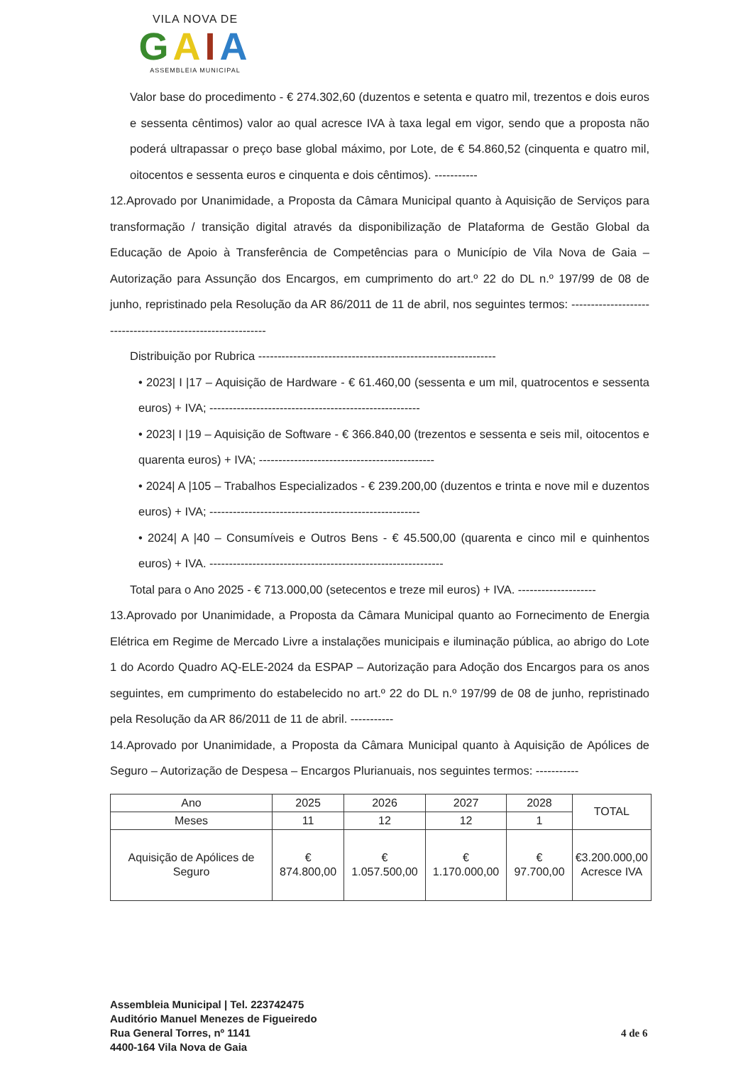VILA NOVA DE
GAIA
ASSEMBLEIA MUNICIPAL
Valor base do procedimento - € 274.302,60 (duzentos e setenta e quatro mil, trezentos e dois euros e sessenta cêntimos) valor ao qual acresce IVA à taxa legal em vigor, sendo que a proposta não poderá ultrapassar o preço base global máximo, por Lote, de € 54.860,52 (cinquenta e quatro mil, oitocentos e sessenta euros e cinquenta e dois cêntimos). -----------
12.Aprovado por Unanimidade, a Proposta da Câmara Municipal quanto à Aquisição de Serviços para transformação / transição digital através da disponibilização de Plataforma de Gestão Global da Educação de Apoio à Transferência de Competências para o Município de Vila Nova de Gaia – Autorização para Assunção dos Encargos, em cumprimento do art.º 22 do DL n.º 197/99 de 08 de junho, repristinado pela Resolução da AR 86/2011 de 11 de abril, nos seguintes termos: ------------------------------------------------------------
Distribuição por Rubrica -------------------------------------------------------------
• 2023| I |17 – Aquisição de Hardware - € 61.460,00 (sessenta e um mil, quatrocentos e sessenta euros) + IVA; ------------------------------------------------------
• 2023| I |19 – Aquisição de Software - € 366.840,00 (trezentos e sessenta e seis mil, oitocentos e quarenta euros) + IVA; ---------------------------------------------
• 2024| A |105 – Trabalhos Especializados - € 239.200,00 (duzentos e trinta e nove mil e duzentos euros) + IVA; ------------------------------------------------------
• 2024| A |40 – Consumíveis e Outros Bens - € 45.500,00 (quarenta e cinco mil e quinhentos euros) + IVA. ------------------------------------------------------------
Total para o Ano 2025 - € 713.000,00 (setecentos e treze mil euros) + IVA. --------------------
13.Aprovado por Unanimidade, a Proposta da Câmara Municipal quanto ao Fornecimento de Energia Elétrica em Regime de Mercado Livre a instalações municipais e iluminação pública, ao abrigo do Lote 1 do Acordo Quadro AQ-ELE-2024 da ESPAP – Autorização para Adoção dos Encargos para os anos seguintes, em cumprimento do estabelecido no art.º 22 do DL n.º 197/99 de 08 de junho, repristinado pela Resolução da AR 86/2011 de 11 de abril. -----------
14.Aprovado por Unanimidade, a Proposta da Câmara Municipal quanto à Aquisição de Apólices de Seguro – Autorização de Despesa – Encargos Plurianuais, nos seguintes termos: -----------
| Ano | 2025 | 2026 | 2027 | 2028 | TOTAL |
| Meses | 11 | 12 | 12 | 1 | |
| Aquisição de Apólices de Seguro | € 874.800,00 | € 1.057.500,00 | € 1.170.000,00 | € 97.700,00 | €3.200.000,00 Acresce IVA |
Assembleia Municipal | Tel. 223742475
Auditório Manuel Menezes de Figueiredo
Rua General Torres, nº 1141
4400-164 Vila Nova de Gaia
4 de 6